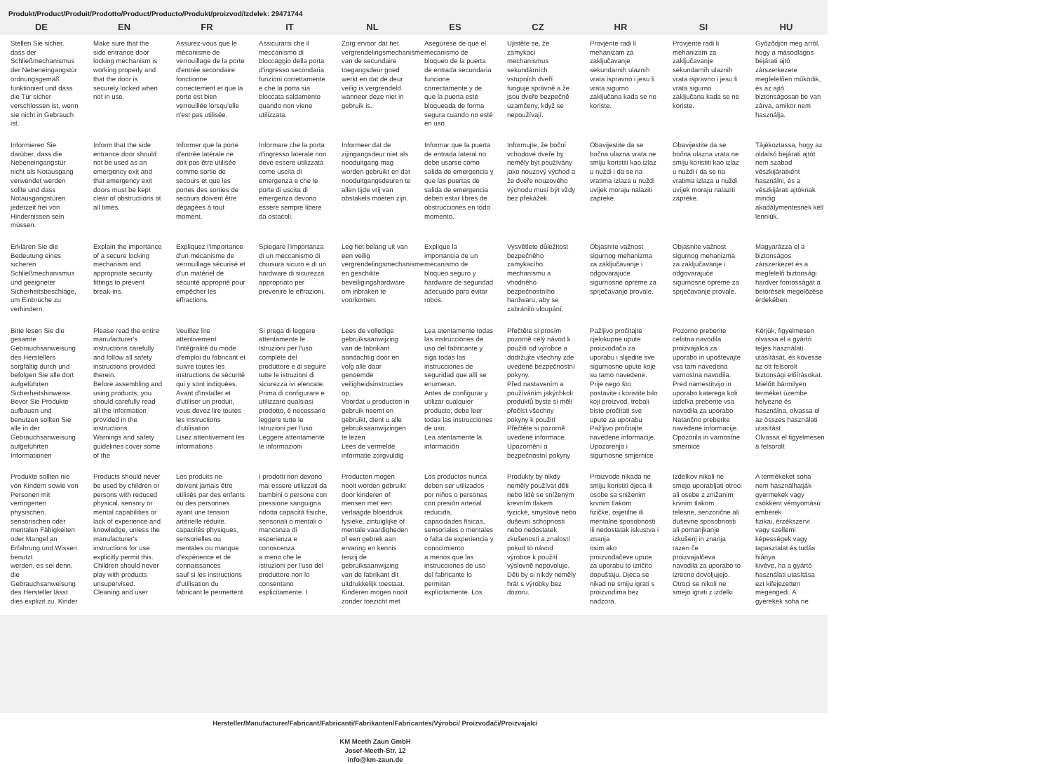Produkt/Product/Produit/Prodotto/Product/Producto/Produkt/proizvod/Izdelek: 29471744
| DE | EN | FR | IT | NL | ES | CZ | HR | SI | HU |
| --- | --- | --- | --- | --- | --- | --- | --- | --- | --- |
| Stellen Sie sicher, dass der Schließmechanismus der Nebeneingangstür ordnungsgemäß funktioniert und dass die Tür sicher verschlossen ist, wenn sie nicht in Gebrauch ist. | Make sure that the side entrance door locking mechanism is working properly and that the door is securely locked when not in use. | Assurez-vous que le mécanisme de verrouillage de la porte d'entrée secondaire fonctionne correctement et que la porte est bien verrouillée lorsqu'elle n'est pas utilisée. | Assicurarsi che il meccanismo di bloccaggio della porta d'ingresso secondaria funzioni correttamente e che la porta sia bloccata saldamente quando non viene utilizzata. | Zorg ervoor dat het vergrendelingsmechanisme van de secundaire toegangsdeur goed werkt en dat de deur veilig is vergrendeld wanneer deze niet in gebruik is. | Asegúrese de que el mecanismo de bloqueo de la puerta de entrada secundaria funcione correctamente y de que la puerta esté bloqueada de forma segura cuando no esté en uso. | Ujistěte se, že zamykací mechanismus sekundárních vstupních dveří funguje správně a že jsou dveře bezpečně uzamčeny, když se nepoužívají. | Provjerite radi li mehanizam za zaključavanje sekundarnih ulaznih vrata ispravno i jesu li vrata sigurno zaključana kada se ne koriste. | Provjerite radi li mehanizam za zaključavanje sekundarnih ulaznih vrata ispravno i jesu li vrata sigurno zaključana kada se ne koriste. | Győződjön meg arról, hogy a másodlagos bejárati ajtó zárszerkezete megfelelően működik, és az ajtó biztonságosan be van zárva, amikor nem használja. |
| Informieren Sie darüber, dass die Nebeneingangstür nicht als Notausgang verwendet werden sollte und dass Notausgangstüren jederzeit frei von Hindernissen sein müssen. | Inform that the side entrance door should not be used as an emergency exit and that emergency exit doors must be kept clear of obstructions at all times. | Informer que la porte d'entrée latérale ne doit pas être utilisée comme sortie de secours et que les portes des sorties de secours doivent être dégagées à tout moment. | Informare che la porta d'ingresso laterale non deve essere utilizzata come uscita di emergenza e che le porte di uscita di emergenza devono essere sempre libere da ostacoli. | Informeer dat de zijingangsdeur niet als nooduitgang mag worden gebruikt en dat nooduitgangsdeuren te allen tijde vrij van obstakels moeten zijn. | Informar que la puerta de entrada lateral no debe usarse como salida de emergencia y que las puertas de salida de emergencia deben estar libres de obstrucciones en todo momento. | Informujte, že boční vchodové dveře by neměly být používány jako nouzový východ a že dveře nouzového východu musí být vždy bez překážek. | Obavijestite da se bočna ulazna vrata ne smiju koristiti kao izlaz u nuždi i da se na vratima izlaza u nuždi uvijek moraju nalaziti zapreke. | Obavijestite da se bočna ulazna vrata ne smiju koristiti kao izlaz u nuždi i da se na vratima izlaza u nuždi uvijek moraju nalaziti zapreke. | Tájékoztassa, hogy az oldalsó bejárati ajtót nem szabad vészkijáratként használni, és a vészkijárati ajtóknak mindig akadálymentesnek kell lenniük. |
| Erklären Sie die Bedeutung eines sicheren Schließmechanismus und geeigneter Sicherheitsbeschläge, um Einbrüche zu verhindern. | Explain the importance of a secure locking mechanism and appropriate security fittings to prevent break-ins. | Expliquez l'importance d'un mécanisme de verrouillage sécurisé et d'un matériel de sécurité approprié pour empêcher les effractions. | Spiegare l'importanza di un meccanismo di chiusura sicuro e di un hardware di sicurezza appropriato per prevenire le effrazioni. | Leg het belang uit van een veilig vergrendelingsmechanisme en geschikte beveiligingshardware om inbraken te voorkomen. | Explique la importancia de un mecanismo de bloqueo seguro y hardware de seguridad adecuado para evitar robos. | Vysvětlete důležitost bezpečného zamykacího mechanismu a vhodného bezpečnostního hardwaru, aby se zabránilo vloupání. | Objasnite važnost sigurnog mehanizma za zaključavanje i odgovarajuće sigurnosne opreme za sprječavanje provale. | Objasnite važnost sigurnog mehanizma za zaključavanje i odgovarajuće sigurnosne opreme za sprječavanje provale. | Magyarázza el a biztonságos zárszerkezet és a megfelelő biztonsági hardver fontosságát a betörések megelőzése érdekében. |
| Bitte lesen Sie die gesamte Gebrauchsanweisung des Herstellers sorgfältig durch und befolgen Sie alle dort aufgeführten Sicherheitshinweise. Bevor Sie Produkte aufbauen und benutzen sollten Sie alle in der Gebrauchsanweisung aufgeführten Informationen | Please read the entire manufacturer's instructions carefully and follow all safety instructions provided therein. Before assembling and using products, you should carefully read all the information provided in the instructions. Warnings and safety guidelines cover some of the | Veuillez lire attentivement l'intégralité du mode d'emploi du fabricant et suivre toutes les instructions de sécurité qui y sont indiquées. Avant d'installer et d'utiliser un produit, vous devez lire toutes les instructions d'utilisation Lisez attentivement les informations | Si prega di leggere attentamente le istruzioni per l'uso complete del produttore e di seguire tutte le istruzioni di sicurezza ivi elencate. Prima di configurare e utilizzare qualsiasi prodotto, è necessario leggere tutte le istruzioni per l'uso Leggere attentamente le informazioni | Lees de volledige gebruiksaanwijzing van de fabrikant aandachtig door en volg alle daar genoemde veiligheidsinstructies op. Voordat u producten in gebruik neemt en gebruikt, dient u alle gebruiksaanwijzingen te lezen Lees de vermelde informatie zorgvuldig | Lea atentamente todas las instrucciones de uso del fabricante y siga todas las instrucciones de seguridad que allí se enumeran. Antes de configurar y utilizar cualquier producto, debe leer todas las instrucciones de uso. Lea atentamente la información | Přečtěte si prosím pozorně celý návod k použití od výrobce a dodržujte všechny zde uvedené bezpečnostní pokyny. Před nastavením a používáním jakýchkoli produktů byste si měli přečíst všechny pokyny k použití Přečtěte si pozorně uvedené informace. Upozornění a bezpečnostní pokyny | Pažljivo pročitajte cjelokupne upute proizvođača za uporabu i slijedite sve sigurnosne upute koje su tamo navedene. Prije nego što postavite i koristite bilo koji proizvod, trebali biste pročitati sve upute za uporabu Pažljivo pročitajte navedene informacije. Upozorenja i sigurnosne smjernice | Pozorno preberite celotna navodila proizvajalca za uporabo in upoštevajte vsa tam navedena varnostna navodila. Pred namestitvijo in uporabo katerega koli izdelka preberite vsa navodila za uporabo Natančno preberite navedene informacije. Opozorila in varnostne smernice | Kérjük, figyelmesen olvassa el a gyártó teljes használati utasítását, és kövesse az ott felsorolt biztonsági előírásokat. Mielőtt bármilyen terméket üzembe helyezne és használna, olvassa el az összes használati utasítást Olvassa el figyelmesen a felsorolt |
| Produkte sollten nie von Kindern sowie von Personen mit verringerten physischen, sensorischen oder mentalen Fähigkeiten oder Mangel an Erfahrung und Wissen benutzt werden, es sei denn, die Gebrauchsanweisung des Hersteller lässt dies explizit zu. Kinder | Products should never be used by children or persons with reduced physical, sensory or mental capabilities or lack of experience and knowledge, unless the manufacturer's instructions for use explicitly permit this. Children should never play with products unsupervised. Cleaning and user | Les produits ne doivent jamais être utilisés par des enfants ou des personnes ayant une tension artérielle réduite. capacités physiques, sensorielles ou mentales ou manque d'expérience et de connaissances sauf si les instructions d'utilisation du fabricant le permettent | I prodotti non devono mai essere utilizzati da bambini o persone con pressione sanguigna ridotta capacità fisiche, sensoriali o mentali o mancanza di esperienza e conoscenza a meno che le istruzioni per l'uso del produttore non lo consentano esplicitamente. I | Producten mogen nooit worden gebruikt door kinderen of mensen met een verlaagde bloeddruk fysieke, zintuiglijke of mentale vaardigheden of een gebrek aan ervaring en kennis tenzij de gebruiksaanwijzing van de fabrikant dit uitdrukkelijk toestaat. Kinderen mogen nooit zonder toezicht met | Los productos nunca deben ser utilizados por niños o personas con presión arterial reducida. capacidades físicas, sensoriales o mentales o falta de experiencia y conocimiento a menos que las instrucciones de uso del fabricante lo permitan explícitamente. Los | Produkty by nikdy neměly používat děti nebo lidé se sníženým krevním tlakem fyzické, smyslové nebo duševní schopnosti nebo nedostatek zkušeností a znalostí pokud to návod výrobce k použití výslovně nepovoluje. Děti by si nikdy neměly hrát s výrobky bez dozoru. | Proizvode nikada ne smiju koristiti djeca ili osobe sa sniženim krvnim tlakom fizičke, osjetilne ili mentalne sposobnosti ili nedostatak iskustva i znanja osim ako proizvođačeve upute za uporabu to izričito dopuštaju. Djeca se nikad ne smiju igrati s proizvodima bez nadzora. | Izdelkov nikoli ne smejo uporabljati otroci ali osebe z znižanim krvnim tlakom telesne, senzorične ali duševne sposobnosti ali pomanjkanje izkušenj in znanja razen če proizvajalčeva navodila za uporabo to izrecno dovoljujejo. Otroci se nikoli ne smejo igrati z izdelki | A termékeket soha nem használhatják gyermekek vagy csökkent vérnyomású emberek fizikai, érzékszervi vagy szellemi képességek vagy tapasztalat és tudás hiánya kivéve, ha a gyártó használati utasítása ezt kifejezetten megengedi. A gyerekek soha ne |
Hersteller/Manufacturer/Fabricant/Fabricanti/Fabrikanten/Fabricantes/Výrobci/ Proizvođači/Proizvajalci
KM Meeth Zaun GmbH
Josef-Meeth-Str. 12
info@km-zaun.de